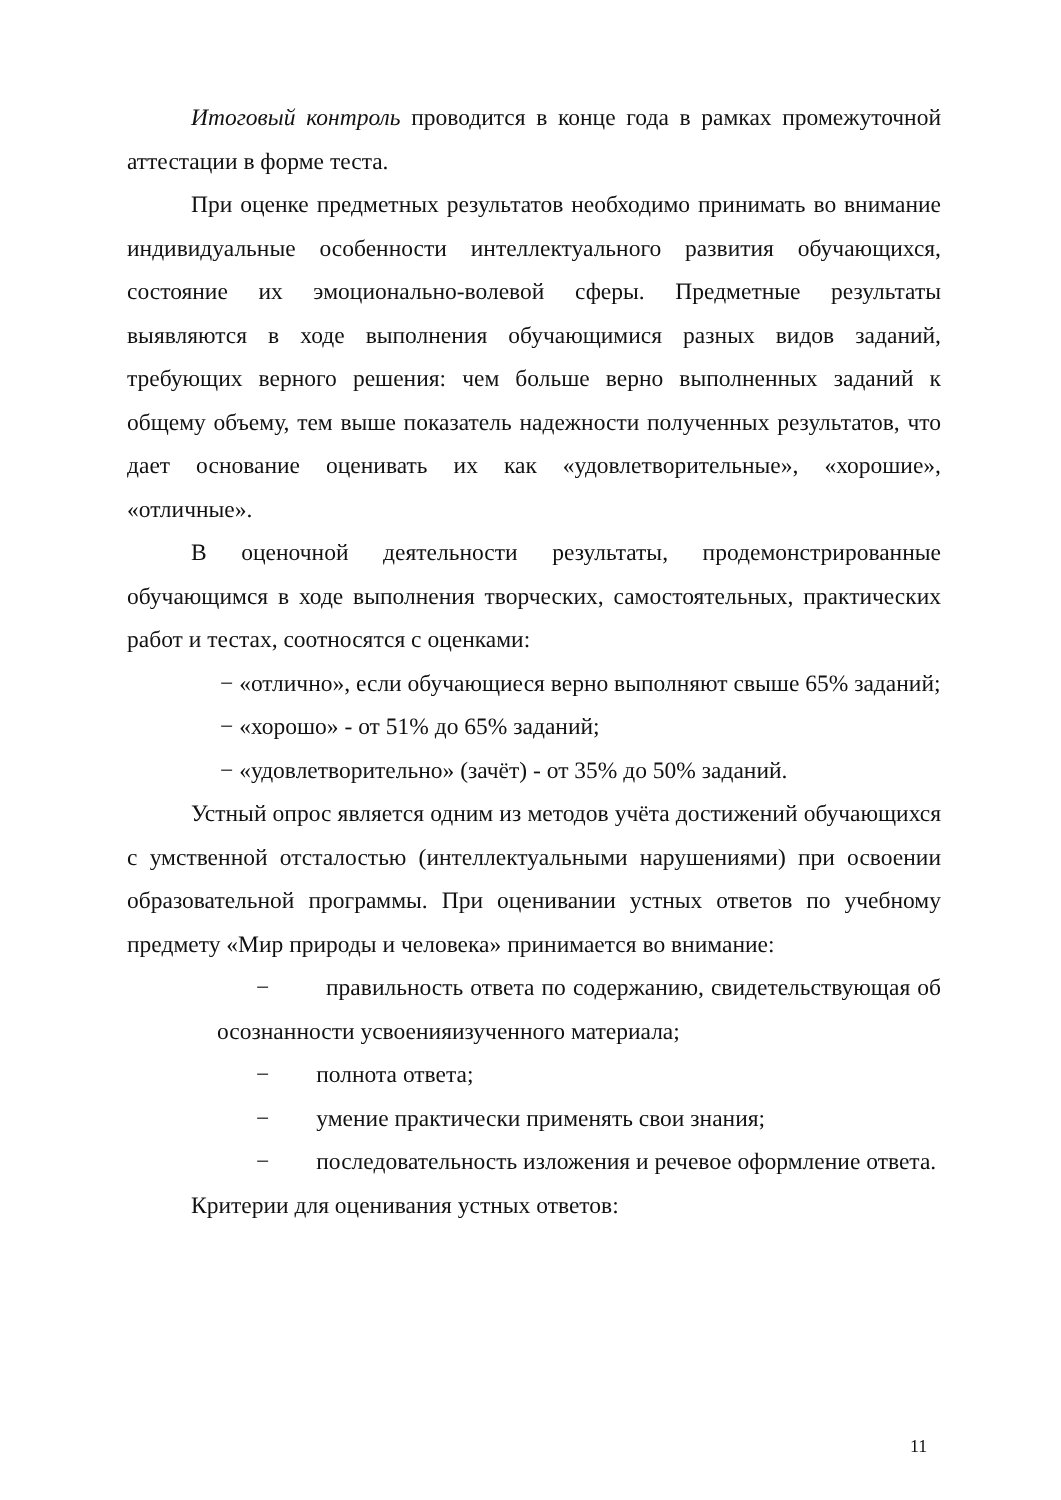Итоговый контроль проводится в конце года в рамках промежуточной аттестации в форме теста.
При оценке предметных результатов необходимо принимать во внимание индивидуальные особенности интеллектуального развития обучающихся, состояние их эмоционально-волевой сферы. Предметные результаты выявляются в ходе выполнения обучающимися разных видов заданий, требующих верного решения: чем больше верно выполненных заданий к общему объему, тем выше показатель надежности полученных результатов, что дает основание оценивать их как «удовлетворительные», «хорошие», «отличные».
В оценочной деятельности результаты, продемонстрированные обучающимся в ходе выполнения творческих, самостоятельных, практических работ и тестах, соотносятся с оценками:
− «отлично», если обучающиеся верно выполняют свыше 65% заданий;
− «хорошо» - от 51% до 65% заданий;
− «удовлетворительно» (зачёт) - от 35% до 50% заданий.
Устный опрос является одним из методов учёта достижений обучающихся с умственной отсталостью (интеллектуальными нарушениями) при освоении образовательной программы. При оценивании устных ответов по учебному предмету «Мир природы и человека» принимается во внимание:
− правильность ответа по содержанию, свидетельствующая об осознанности усвоенияизученного материала;
− полнота ответа;
− умение практически применять свои знания;
− последовательность изложения и речевое оформление ответа.
Критерии для оценивания устных ответов:
11